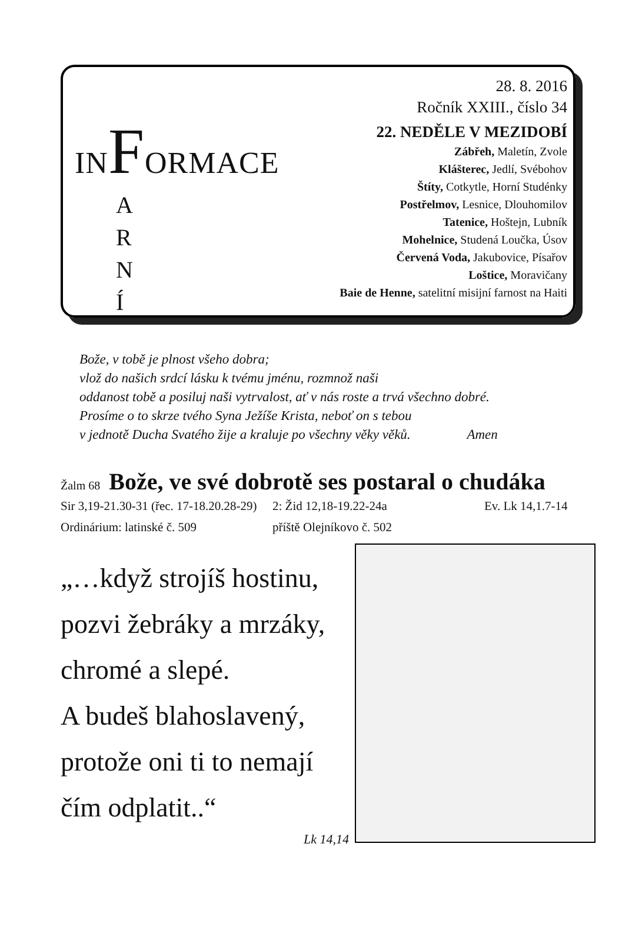INFORMACE
A
R
N
Í
28. 8. 2016
Ročník XXIII., číslo 34
22. NEDĚLE V MEZIDOBÍ
Zábřeh, Maletín, Zvole
Klášterec, Jedlí, Svébohov
Štíty, Cotkytle, Horní Studénky
Postřelmov, Lesnice, Dlouhomilov
Tatenice, Hoštejn, Lubník
Mohelnice, Studená Loučka, Úsov
Červená Voda, Jakubovice, Písařov
Loštice, Moravičany
Baie de Henne, satelitní misijní farnost na Haiti
Bože, v tobě je plnost všeho dobra;
vlož do našich srdcí lásku k tvému jménu, rozmnož naši
oddanost tobě a posiluj naši vytrvalost, ať v nás roste a trvá všechno dobré.
Prosíme o to skrze tvého Syna Ježíše Krista, neboť on s tebou
v jednotě Ducha Svatého žije a kraluje po všechny věky věků. Amen
Žalm 68 Bože, ve své dobrotě ses postaral o chudáka
Sir 3,19-21.30-31 (řec. 17-18.20.28-29) 2: Žid 12,18-19.22-24a Ev. Lk 14,1.7-14
Ordinárium: latinské č. 509 příště Olejníkovo č. 502
„…když strojíš hostinu,
pozvi žebráky a mrzáky,
chromé a slepé.
A budeš blahoslavený,
protože oni ti to nemají
čím odplatit..“
Lk 14,14